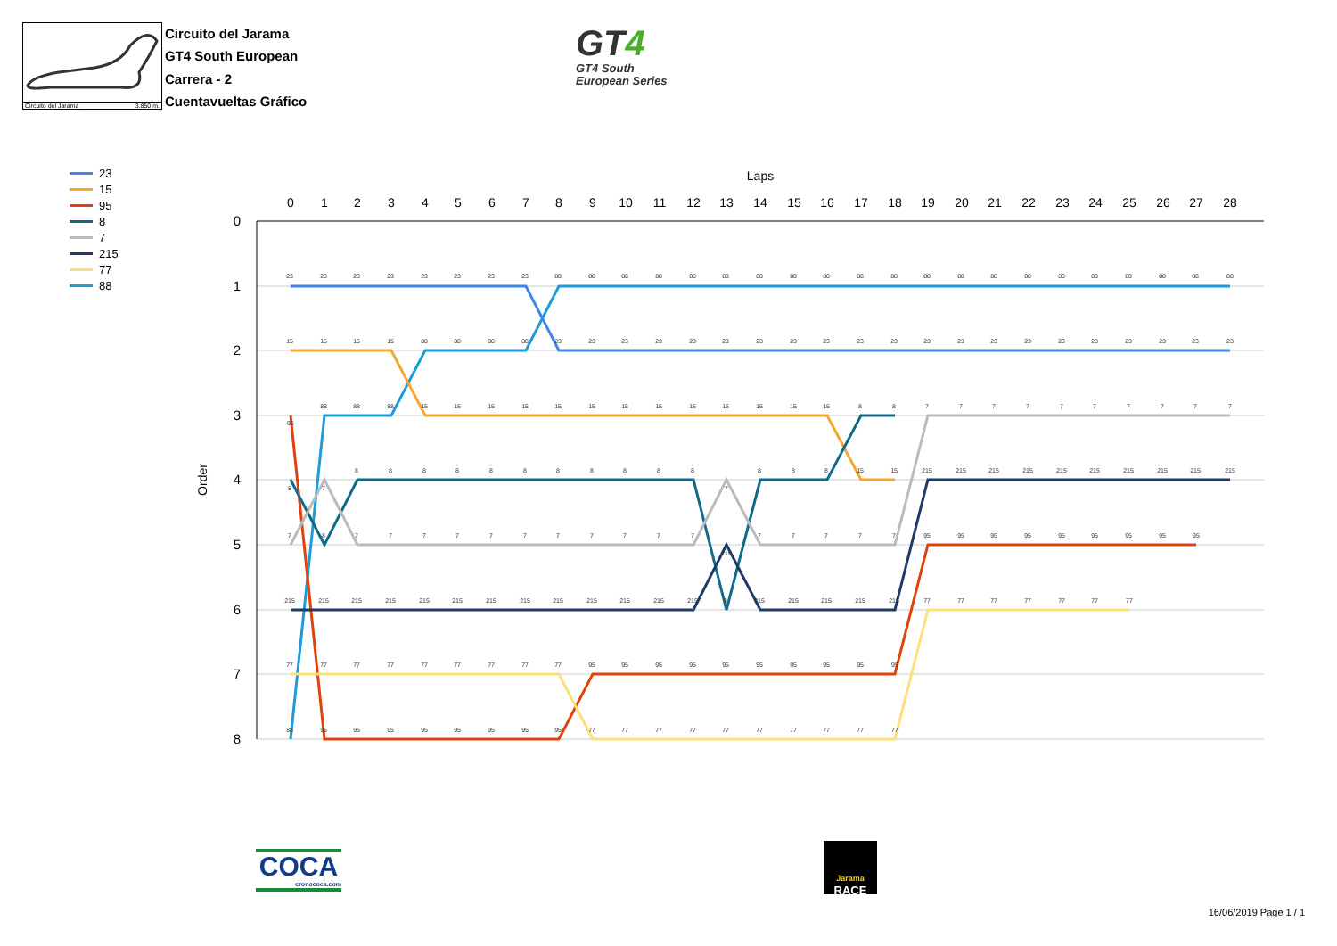Circuito del Jarama 3.850 m.
Circuito del Jarama
GT4 South European
Carrera - 2
Cuentavueltas Gráfico
GT4
GT4 South
European Series
23
15
95
8
7
215
77
88
Laps
Order
0
1
2
3
4
5
6
7
8
9
10
11
12
13
14
15
16
17
18
19
20
21
22
23
24
25
26
27
28
0
1
2
3
4
5
6
7
8
23 23 23 23 23 23 23 23 88 88 88 88 88 88 88 88 88 88 88 88 88 88 88 88 88 88 88 88 88
15 15 15 15 88 88 88 88 23 23 23 23 23 23 23 23 23 23 23 23 23 23 23 23 23 23 23 23 23
88 88 88 15 15 15 15 15 15 15 15 15 15 15 15 15 8 8 7 7 7 7 7 7 7 7 7 7
95
8 8 8 8 8 8 8 8 8 8 8 8 8 8 15 15 215 215 215 215 215 215 215 215 215 215
8 7 7
7 8 7 7 7 7 7 7 7 7 7 7 7 7 7 7 7 7 95 95 95 95 95 95 95 95 95
215
215 215 215 215 215 215 215 215 215 215 215 215 215 8 215 215 215 215 215 77 77 77 77 77 77 77
77 77 77 77 77 77 77 77 77 95 95 95 95 95 95 95 95 95 95
88 95 95 95 95 95 95 95 95 77 77 77 77 77 77 77 77 77 77
COCA
cronococa.com
Jarama
RACE
16/06/2019 Page 1 / 1